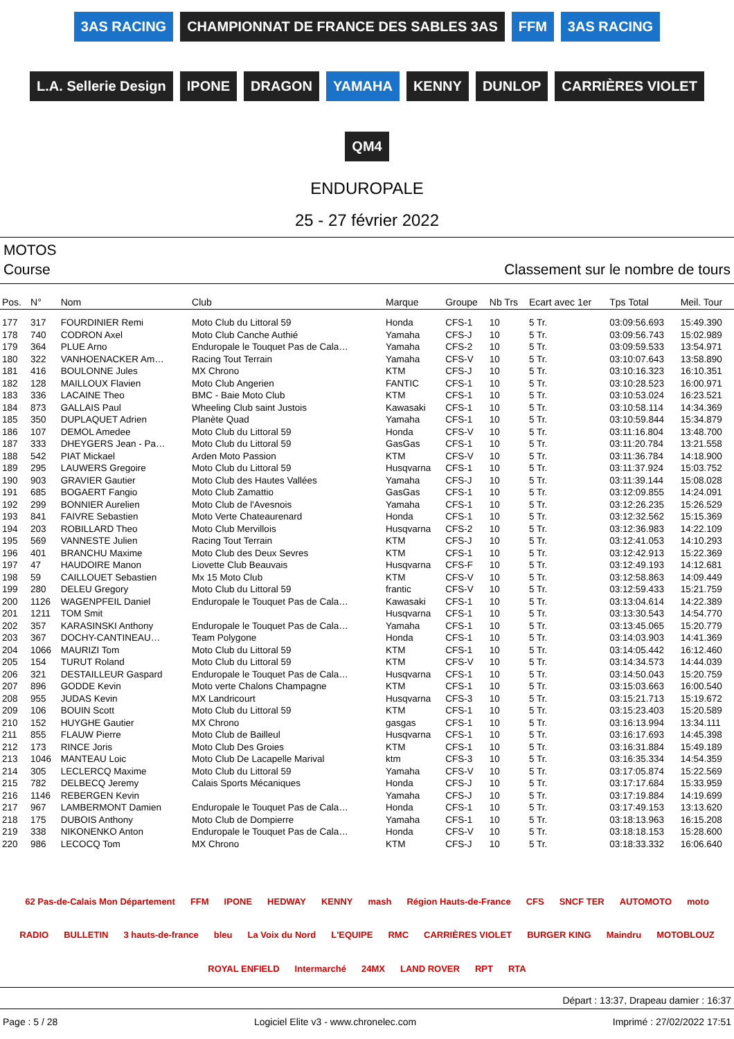3AS RACING
CHAMPIONNAT DE FRANCE DES SABLES 3AS
FFM
3AS RACING
L.A. Sellerie Design
IPONE
DRAGON
YAMAHA
KENNY
DUNLOP
CARRIÈRES VIOLET
QM4
ENDUROPALE
25 - 27 février 2022
MOTOS
Course Classement sur le nombre de tours
| Pos. | N° | Nom | Club | Marque | Groupe | Nb Trs | Ecart avec 1er | Tps Total | Meil. Tour |
| --- | --- | --- | --- | --- | --- | --- | --- | --- | --- |
| 177 | 317 | FOURDINIER Remi | Moto Club du Littoral 59 | Honda | CFS-1 | 10 | 5 Tr. | 03:09:56.693 | 15:49.390 |
| 178 | 740 | CODRON Axel | Moto Club Canche Authié | Yamaha | CFS-J | 10 | 5 Tr. | 03:09:56.743 | 15:02.989 |
| 179 | 364 | PLUE Arno | Enduropale le Touquet Pas de Cala… | Yamaha | CFS-2 | 10 | 5 Tr. | 03:09:59.533 | 13:54.971 |
| 180 | 322 | VANHOENACKER Am… | Racing Tout Terrain | Yamaha | CFS-V | 10 | 5 Tr. | 03:10:07.643 | 13:58.890 |
| 181 | 416 | BOULONNE Jules | MX Chrono | KTM | CFS-J | 10 | 5 Tr. | 03:10:16.323 | 16:10.351 |
| 182 | 128 | MAILLOUX Flavien | Moto Club Angerien | FANTIC | CFS-1 | 10 | 5 Tr. | 03:10:28.523 | 16:00.971 |
| 183 | 336 | LACAINE Theo | BMC - Baie Moto Club | KTM | CFS-1 | 10 | 5 Tr. | 03:10:53.024 | 16:23.521 |
| 184 | 873 | GALLAIS Paul | Wheeling Club saint Justois | Kawasaki | CFS-1 | 10 | 5 Tr. | 03:10:58.114 | 14:34.369 |
| 185 | 350 | DUPLAQUET Adrien | Planète Quad | Yamaha | CFS-1 | 10 | 5 Tr. | 03:10:59.844 | 15:34.879 |
| 186 | 107 | DEMOL Amedee | Moto Club du Littoral 59 | Honda | CFS-V | 10 | 5 Tr. | 03:11:16.804 | 13:48.700 |
| 187 | 333 | DHEYGERS Jean - Pa… | Moto Club du Littoral 59 | GasGas | CFS-1 | 10 | 5 Tr. | 03:11:20.784 | 13:21.558 |
| 188 | 542 | PIAT Mickael | Arden Moto Passion | KTM | CFS-V | 10 | 5 Tr. | 03:11:36.784 | 14:18.900 |
| 189 | 295 | LAUWERS Gregoire | Moto Club du Littoral 59 | Husqvarna | CFS-1 | 10 | 5 Tr. | 03:11:37.924 | 15:03.752 |
| 190 | 903 | GRAVIER Gautier | Moto Club des Hautes Vallées | Yamaha | CFS-J | 10 | 5 Tr. | 03:11:39.144 | 15:08.028 |
| 191 | 685 | BOGAERT Fangio | Moto Club Zamattio | GasGas | CFS-1 | 10 | 5 Tr. | 03:12:09.855 | 14:24.091 |
| 192 | 299 | BONNIER Aurelien | Moto Club de l'Avesnois | Yamaha | CFS-1 | 10 | 5 Tr. | 03:12:26.235 | 15:26.529 |
| 193 | 841 | FAIVRE Sebastien | Moto Verte Chateaurenard | Honda | CFS-1 | 10 | 5 Tr. | 03:12:32.562 | 15:15.369 |
| 194 | 203 | ROBILLARD Theo | Moto Club Mervillois | Husqvarna | CFS-2 | 10 | 5 Tr. | 03:12:36.983 | 14:22.109 |
| 195 | 569 | VANNESTE Julien | Racing Tout Terrain | KTM | CFS-J | 10 | 5 Tr. | 03:12:41.053 | 14:10.293 |
| 196 | 401 | BRANCHU Maxime | Moto Club des Deux Sevres | KTM | CFS-1 | 10 | 5 Tr. | 03:12:42.913 | 15:22.369 |
| 197 | 47 | HAUDOIRE Manon | Liovette Club Beauvais | Husqvarna | CFS-F | 10 | 5 Tr. | 03:12:49.193 | 14:12.681 |
| 198 | 59 | CAILLOUET Sebastien | Mx 15 Moto Club | KTM | CFS-V | 10 | 5 Tr. | 03:12:58.863 | 14:09.449 |
| 199 | 280 | DELEU Gregory | Moto Club du Littoral 59 | frantic | CFS-V | 10 | 5 Tr. | 03:12:59.433 | 15:21.759 |
| 200 | 1126 | WAGENPFEIL Daniel | Enduropale le Touquet Pas de Cala… | Kawasaki | CFS-1 | 10 | 5 Tr. | 03:13:04.614 | 14:22.389 |
| 201 | 1211 | TOM Smit | | Husqvarna | CFS-1 | 10 | 5 Tr. | 03:13:30.543 | 14:54.770 |
| 202 | 357 | KARASINSKI Anthony | Enduropale le Touquet Pas de Cala… | Yamaha | CFS-1 | 10 | 5 Tr. | 03:13:45.065 | 15:20.779 |
| 203 | 367 | DOCHY-CANTINEAU… | Team Polygone | Honda | CFS-1 | 10 | 5 Tr. | 03:14:03.903 | 14:41.369 |
| 204 | 1066 | MAURIZI Tom | Moto Club du Littoral 59 | KTM | CFS-1 | 10 | 5 Tr. | 03:14:05.442 | 16:12.460 |
| 205 | 154 | TURUT Roland | Moto Club du Littoral 59 | KTM | CFS-V | 10 | 5 Tr. | 03:14:34.573 | 14:44.039 |
| 206 | 321 | DESTAILLEUR Gaspard | Enduropale le Touquet Pas de Cala… | Husqvarna | CFS-1 | 10 | 5 Tr. | 03:14:50.043 | 15:20.759 |
| 207 | 896 | GODDE Kevin | Moto verte Chalons Champagne | KTM | CFS-1 | 10 | 5 Tr. | 03:15:03.663 | 16:00.540 |
| 208 | 955 | JUDAS Kevin | MX Landricourt | Husqvarna | CFS-3 | 10 | 5 Tr. | 03:15:21.713 | 15:19.672 |
| 209 | 106 | BOUIN Scott | Moto Club du Littoral 59 | KTM | CFS-1 | 10 | 5 Tr. | 03:15:23.403 | 15:20.589 |
| 210 | 152 | HUYGHE Gautier | MX Chrono | gasgas | CFS-1 | 10 | 5 Tr. | 03:16:13.994 | 13:34.111 |
| 211 | 855 | FLAUW Pierre | Moto Club de Bailleul | Husqvarna | CFS-1 | 10 | 5 Tr. | 03:16:17.693 | 14:45.398 |
| 212 | 173 | RINCE Joris | Moto Club Des Groies | KTM | CFS-1 | 10 | 5 Tr. | 03:16:31.884 | 15:49.189 |
| 213 | 1046 | MANTEAU Loic | Moto Club De Lacapelle Marival | ktm | CFS-3 | 10 | 5 Tr. | 03:16:35.334 | 14:54.359 |
| 214 | 305 | LECLERCQ Maxime | Moto Club du Littoral 59 | Yamaha | CFS-V | 10 | 5 Tr. | 03:17:05.874 | 15:22.569 |
| 215 | 782 | DELBECQ Jeremy | Calais Sports Mécaniques | Honda | CFS-J | 10 | 5 Tr. | 03:17:17.684 | 15:33.959 |
| 216 | 1146 | REBERGEN Kevin | | Yamaha | CFS-J | 10 | 5 Tr. | 03:17:19.884 | 14:19.699 |
| 217 | 967 | LAMBERMONT Damien | Enduropale le Touquet Pas de Cala… | Honda | CFS-1 | 10 | 5 Tr. | 03:17:49.153 | 13:13.620 |
| 218 | 175 | DUBOIS Anthony | Moto Club de Dompierre | Yamaha | CFS-1 | 10 | 5 Tr. | 03:18:13.963 | 16:15.208 |
| 219 | 338 | NIKONENKO Anton | Enduropale le Touquet Pas de Cala… | Honda | CFS-V | 10 | 5 Tr. | 03:18:18.153 | 15:28.600 |
| 220 | 986 | LECOCQ Tom | MX Chrono | KTM | CFS-J | 10 | 5 Tr. | 03:18:33.332 | 16:06.640 |
62 Pas-de-Calais Mon Département FFM IPONE HEDWAY KENNY mash Région Hauts-de-France CFS SNCF TER AUTOMOTO moto RADIO BULLETIN 3 hauts-de-france bleu La Voix du Nord L'EQUIPE RMC CARRIÈRES VIOLET BURGER KING Maindru MOTOBLOUZ ROYAL ENFIELD Intermarché 24MX LAND ROVER RPT RTA
Départ : 13:37, Drapeau damier : 16:37
Page : 5 / 28 Logiciel Elite v3 - www.chronelec.com Imprimé : 27/02/2022 17:51